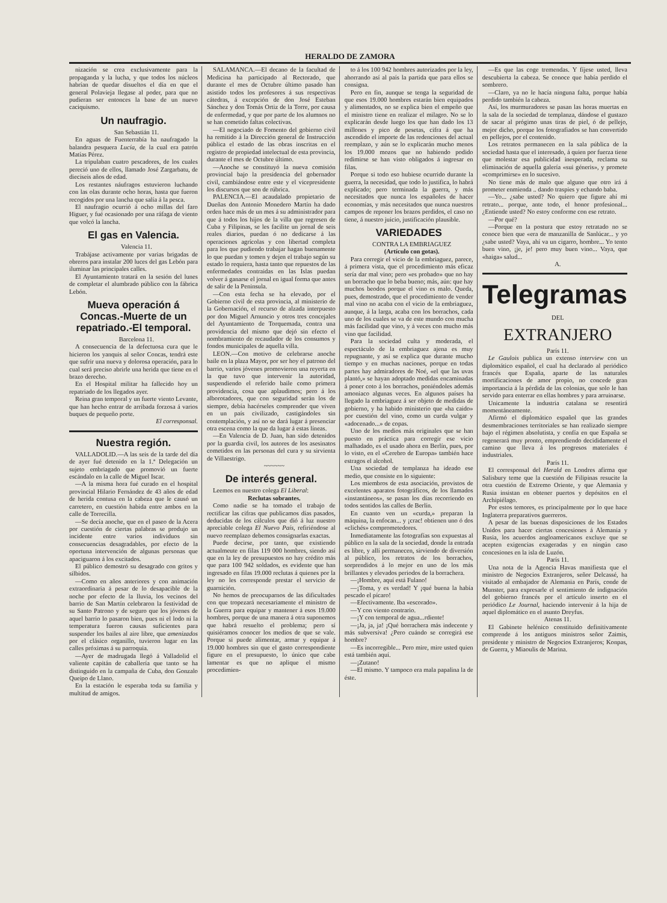HERALDO DE ZAMORA
nización se crea exclusivamente para la propaganda y la lucha, y que todos los núcleos habrían de quedar disueltos el día en que el general Polavieja llegase al poder, para que no pudieran ser entonces la base de un nuevo caciquismo.
Un naufragio.
San Sebastián 11.
En aguas de Fuenterrabía ha naufragado la balandra pesquera Lucía, de la cual era patrón Matías Pérez.
La tripulaban cuatro pescadores, de los cuales pereció uno de ellos, llamado José Zargarbatu, de dieciseis años de edad.
Los restantes náufragos estuvieron luchando con las olas durante ocho horas, hasta que fueron recogidos por una lancha que salía á la pesca.
El naufragio ocurrió á ocho millas del faro Higuer, y fué ocasionado por una ráfaga de viento que volcó la lancha.
El gas en Valencia.
Valencia 11.
Trabájase activamente por varias brigadas de obreros para instalar 200 luces del gas Lebón para iluminar las principales calles.
El Ayuntamiento tratará en la sesión del lunes de completar el alumbrado público con la fábrica Lebón.
Mueva operación á Concas.-Muerte de un repatriado.-El temporal.
Barcelona 11.
A consecuencia de la defectuosa cura que le hicieron los yanquis al señor Concas, tendrá este que sufrir una nueva y dolorosa operación, para lo cual será preciso abrirle una herida que tiene en el brazo derecho.
En el Hospital militar ha fallecido hoy un repatriado de los llegados ayer.
Reina gran temporal y un fuerte viento Levante, que han hecho entrar de arribada forzosa á varios buques de pequeño porte.
El corresponsal.
Nuestra región.
VALLADOLID.—A las seis de la tarde del día de ayer fué detenido en la 1.ª Delegación un sujeto embriagado que promovió un fuerte escándalo en la calle de Miguel Iscar.
—A la misma hora fué curado en el hospital provincial Hilario Fernández de 43 años de edad de herida contusa en la cabeza que le causó un carretero, en cuestión habida entre ambos en la calle de Torrecilla.
—Se decía anoche, que en el paseo de la Acera por cuestión de ciertas palabras se produjo un incidente entre varios individuos sin consecuencias desagradables, por efecto de la oportuna intervención de algunas personas que apaciguaron á los excitados.
El público demostró su desagrado con gritos y silbidos.
—Como en años anteriores y con animación extraordinaria á pesar de lo desapacible de la noche por efecto de la lluvia, los vecinos del barrio de San Martín celebraron la festividad de su Santo Patrono y de seguro que los jóvenes de aquel barrio lo pasaron bien, pues ni el lodo ni la temperatura fueron causas suficientes para suspender los bailes al aire libre, que amenizados por el clásico organillo, tuvieron lugar en las calles próximas á su parroquia.
—Ayer de madrugada llegó á Valladolid el valiente capitán de caballería que tanto se ha distinguido en la campaña de Cuba, don Gonzalo Queipo de Llano.
En la estación le esperaba toda su familia y multitud de amigos.
SALAMANCA.—El decano de la facultad de Medicina ha participado al Rectorado, que durante el mes de Octubre último pasado han asistido todos los profesores á sus respectivas cátedras, á excepción de don José Esteban Sánchez y don Tomás Ortiz de la Torre, por causa de enfermedad, y que por parte de los alumnos no se han cometido faltas colectivas.
—El negociado de Fomento del gobierno civil ha remitido á la Dirección general de Instrucción pública el estado de las obras inscritas en el registro de propiedad intelectual de esta provincia, durante el mes de Octubre último.
—Anoche se constituyó la nueva comisión provincial bajo la presidencia del gobernador civil, cambiándose entre este y el vicepresidente los discursos que son de rúbrica.
PALENCIA.—El acaudalado propietario de Dueñas don Antonio Monedero Martín ha dado orden hace más de un mes á su administrador para que á todos los hijos de la villa que regresen de Cuba y Filipinas, se les facilite un jornal de seis reales diarios, puedan ó no dedicarse á las operaciones agrícolas y con libertad completa para los que pudiendo trabajar hagan buenamente lo que puedan y tomen y dejen el trabajo según su estado lo requiera, hasta tanto que repuestos de las enfermedades contraidas en las Islas puedan volver á ganarse el jornal en igual forma que antes de salir de la Peninsula.
—Con esta fecha se ha elevado, por el Gobierno civil de esta provincia, al ministerio de la Gobernación, el recurso de alzada interpuesto por don Miguel Arnuncio y otros tres concejales del Ayuntamiento de Torquemada, contra una providencia del mismo que dejó sin efecto el nombramiento de recaudador de los consumos y fondos municipales de aquella villa.
LEON.—Con motivo de celebrarse anoche baile en la plaza Mayor, por ser hoy el patrono del barrio, varios jóvenes promovieron una reyerta en la que tuvo que intervenir la autoridad, suspendiendo el referido baile como primera providencia, cosa que aplaudimos; pero á los alborotadores, que con seguridad serán los de siempre, debía hacérseles comprender que viven en un país civilizado, castigándoles sin contemplación, y así no se dará lugar á presenciar otra escena como la que da lugar á estas líneas.
—En Valencia de D. Juan, han sido detenidos por la guardia civil, los autores de los asesinatos cometidos en las personas del cura y su sirvienta de Villaestrigo.
~~~~~~
De interés general.
Leemos en nuestro colega El Liberal:
Reclutas sobrantes.
Como nadie se ha tomado el trabajo de rectificar las cifras que publicamos días pasados, deducidas de los cálculos que dió á luz nuestro apreciable colega El Nuevo País, refiriéndose al nuevo reemplazo debemos consignarlas exactas.
Puede decirse, por tanto, que existiendo actualmeute en filas 119 000 hombres, siendo así que en la ley de presupuestos no hay crédito más que para 100 942 soldados, es evidente que han ingresado en filas 19.000 reclutas á quienes por la ley no les corresponde prestar el servicio de guarnición.
No hemos de preocuparnos de las dificultades con que tropezará necesariamente el ministro de la Guerra para equipar y mantener á esos 19.000 hombres, porque de una manera á otra suponemos que habrá resuelto el problema; pero sí quisiéramos conocer los medios de que se vale. Porque si puede alimentar, armar y equipar á 19.000 hombres sin que el gasto correspondiente figure en el presupuesto, lo único que cabe lamentar es que no aplique el mismo procedimien-
to á los 100 942 hombres autorizados por la ley, ahorrando así al país la partida que para ellos se consigna.
Pero en fin, aunque se tenga la seguridad de que esos 19.000 hombres estarán bien equipados y alimentados, no se explica bien el empeño que el ministro tiene en realizar el milagro. No se lo explicarán desde luego los que han dado los 13 millones y pico de pesetas, cifra á que ha ascendido el importe de las redenciones del actual reemplazo, y aún se lo explicarán mucho menos los 19.000 mozos que no habiendo podido redimirse se han visto obligados á ingresar en filas.
Porque si todo eso hubiese ocurrido durante la guerra, la necesidad, que todo lo justifica, lo habrá explicado; pero terminada la guerra, y más necesitados que nunca los españoles de hacer economías, y más necesitados que nunca nuestros campos de reponer los brazos perdidos, el caso no tiene, á nuestro juicio, justificación plausible.
VARIEDADES
CONTRA LA EMBRIAGUEZ
(Artículo con gotas).
Para corregir el vicio de la embriaguez, parece, á primera vista, que el procedimiento más eficaz sería dar mal vino; pero «es probado» que no hay un borracho que lo beba bueno; más, aún: que hay muchos beodos porque el vino es malo. Queda, pues, demostrado, que el procedimiento de vender mal vino no acaba con el vicio de la embriaguez, aunque, á la larga, acaba con los borrachos, cada uno de los cuales se va de este mundo con mucha más facilidad que vino, y á veces con mucho más vino que facilidad.
Para la sociedad culta y moderada, el espectáculo de la embriaguez ajena es muy repugnante, y así se explica que durante mucho tiempo y en muchas naciones, porque en todas partes hay admiradores de Noé, «el que las uvas plantó,» se hayan adoptado medidas encaminadas á poner coto á los borrachos, poniéndoles además amoniaco algunas veces. En algunos países ha llegado la embriaguez á ser objeto de medidas de gobierno, y ha habido ministerio que «ha caido» por cuestión del vino, como un curda vulgar y «adocenado...» de copas.
Uno de los medios más originales que se han puesto en práctica para corregir ese vicio malhadado, es el usado ahora en Berlín, pues, por lo visto, en el «Cerebro de Europa» también hace estragos el alcohol.
Una sociedad de templanza ha ideado ese medio, que consiste en lo siguiente:
Los miembros de esta asociación, provistos de excelentes aparatos fotográficos, de los llamados «instantáneos», se pasan los días recorriendo en todos sentidos las calles de Berlín.
En cuanto ven un «curda,» preparan la máquina, la enfocan... y ¡crac! obtienen uno ó dos «clichés» comprometedores.
Inmediatamente las fotografías son expuestas al público en la sala de la sociedad, donde la entrada es libre, y allí permanecen, sirviendo de diversión al público, los retratos de los borrachos, sorprendidos á lo mejor en uno de los más brillantes y elevados periodos de la borrachera.
—¡Hombre, aquí está Fulano!
—¡Toma, y es verdad! Y ¡qué buena la había pescado el pícaro!
—Efectivamente. Iba «escorado».
—Y con viento contrario.
—¡Y con temporal de agua...rdiente!
—¡Ja, ja, ja! ¡Qué borrachera más indecente y más subversiva! ¿Pero cuándo se corregirá ese hombre?
—Es incorregible... Pero mire, mire usted quien está también aquí.
—¡Zutano!
—El mismo. Y tampoco era mala papalina la de éste.
—Es que las coge tremendas. Y fíjese usted, lleva descubierta la cabeza. Se conoce que había perdido el sombrero.
—Claro, ya no le hacía ninguna falta, porque había perdido también la cabeza.
Así, los murmuradores se pasan las horas muertas en la sala de la sociedad de templanza, dándose el gustazo de sacar al prógimo unas tiras de piel, ó de pellejo, mejor dicho, porque los fotografiados se han convertido en pellejos, por el contenido.
Los retratos permanecen en la sala pública de la sociedad hasta que el interesado, á quien por fuerza tiene que molestar esa publicidad inesperada, reclama su eliminación de aquella galería «sui géneris», y promete «comprimirse» en lo sucesivo.
No tiene más de malo que alguno que otro irá á prometer enmienda .. dando traspies y echando baba.
—Yo... ¿sabe usted? No quiero que figure ahí mi retrato... porque, ante todo, el honor profesional... ¿Entiende usted? No estoy conforme con ese retrato.
—Por qué?
—Porque en la postura que estoy retratado no se conoce bien que «era de manzanilla de Sanlúcar... y yo ¿sabe usted? Vaya, ahí va un cigarro, hombre... Yo tento buen vino, ¡je, je! pero muy buen vino... Vaya, que «haiga» salud...
A.
Telegramas
DEL
EXTRANJERO
París 11.
Le Gaulois publica un extenso interview con un diplomático español, el cual ha declarado al periódico francés que España, aparte de las naturales mortificaciones de amor propio, no concede gran importancia á la pérdida de las colonias, que solo le han servido para enterrar en ellas hombres y para arruinarse.
Unicamente la industria catalana se resentirá momentáneamente.
Afirmó el diplomático español que las grandes desmembraciones territoriales se han realizado siempre bajo el régimen absolutista, y confía en que España se regenerará muy pronto, emprendiendo decididamente el camino que lleva á los progresos materiales é industriales.
París 11.
El corresponsal del Herald en Londres afirma que Salisbury teme que la cuestión de Filipinas resucite la otra cuestión de Extremo Oriente, y que Alemania y Rusia insistan en obtener puertos y depósitos en el Archipiélago.
Por estos temores, es principalmente por lo que hace Inglaterra preparativos guerreros.
A pesar de las buenas disposiciones de los Estados Unidos para hacer ciertas concesiones á Alemania y Rusia, los acuerdos angloamericanos excluye que se acepten exigencias exageradas y en ningún caso concesiones en la isla de Luzón.
París 11.
Una nota de la Agencia Havas manifiesta que el ministro de Negocios Extranjeros, señor Delcassé, ha visitado al embajador de Alemania en París, conde de Munster, para expresarle el sentimiento de indignación del gobierno francés por el artículo inserto en el periódico Le Journal, haciendo intervenir á la hija de aquel diplomático en el asunto Dreyfus.
Atenas 11.
El Gabinete helénico constituido definitivamente comprende á los antiguos ministros señor Zaimis, presidente y ministro de Negocios Extranjeros; Konpas, de Guerra, y Miaoulis de Marina.